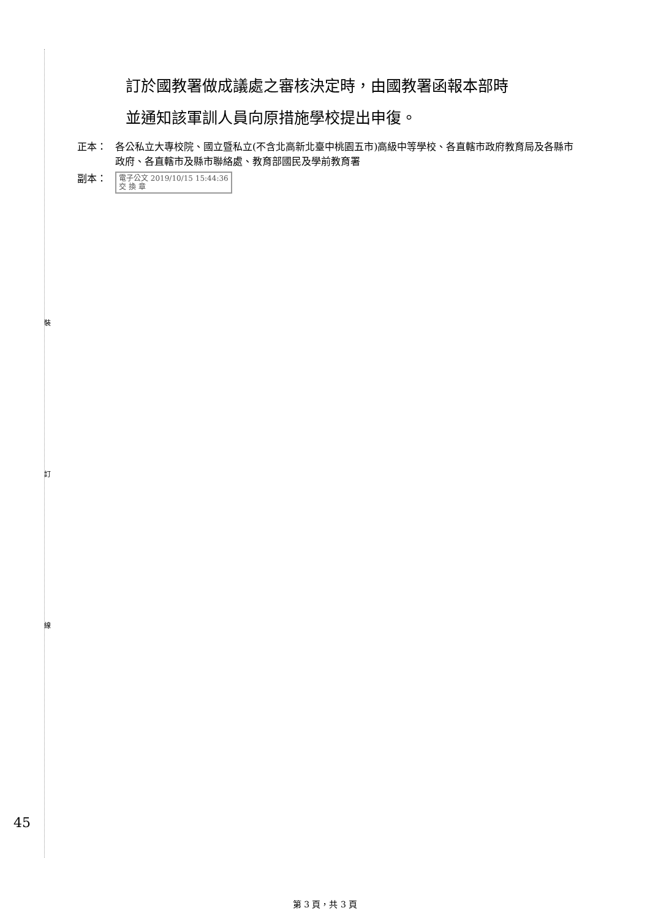裝
訂
線
訂於國教署做成議處之審核決定時，由國教署函報本部時
並通知該軍訓人員向原措施學校提出申復。
正本： 各公私立大專校院、國立暨私立(不含北高新北臺中桃園五市)高級中等學校、各直轄市政府教育局及各縣市政府、各直轄市及縣市聯絡處、教育部國民及學前教育署
副本：
電子公文 2019/10/15 15:44:36
交 換 章
45
第 3 頁，共 3 頁